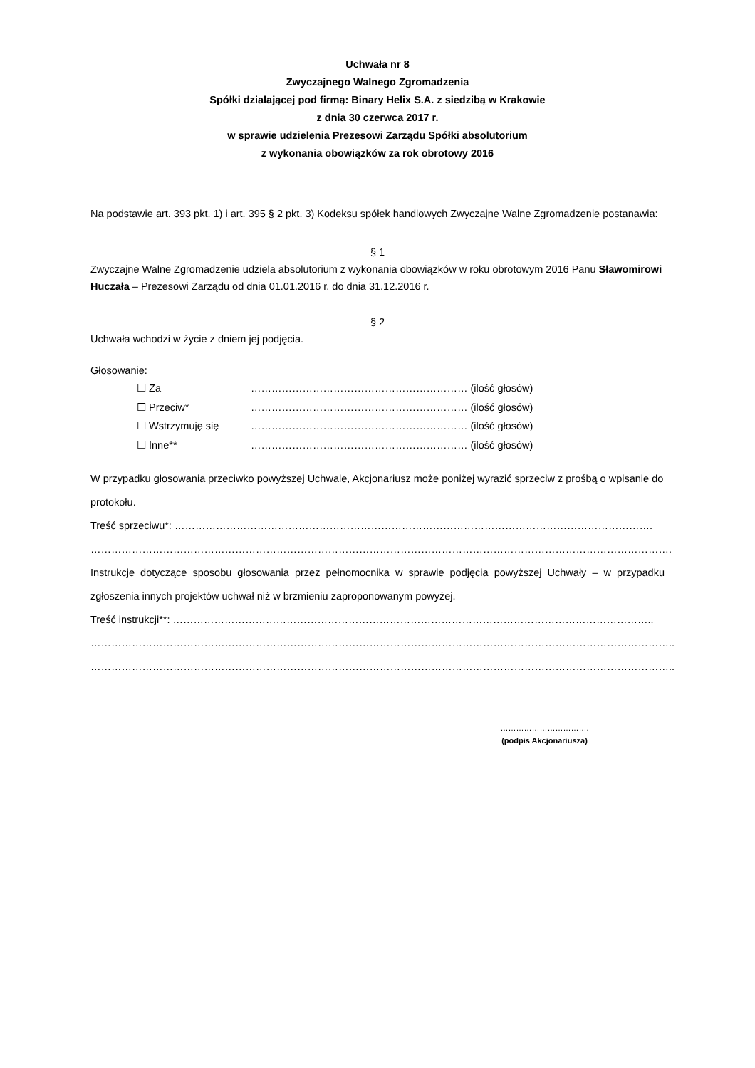Uchwała nr 8
Zwyczajnego Walnego Zgromadzenia
Spółki działającej pod firmą: Binary Helix S.A. z siedzibą w Krakowie
z dnia 30 czerwca 2017 r.
w sprawie udzielenia Prezesowi Zarządu Spółki absolutorium
z wykonania obowiązków za rok obrotowy 2016
Na podstawie art. 393 pkt. 1) i art. 395 § 2 pkt. 3) Kodeksu spółek handlowych Zwyczajne Walne Zgromadzenie postanawia:
§ 1
Zwyczajne Walne Zgromadzenie udziela absolutorium z wykonania obowiązków w roku obrotowym 2016 Panu Sławomirowi Huczała – Prezesowi Zarządu od dnia 01.01.2016 r. do dnia 31.12.2016 r.
§ 2
Uchwała wchodzi w życie z dniem jej podjęcia.
Głosowanie:
☐ Za ……………………………………………………… (ilość głosów)
☐ Przeciw* ……………………………………………………… (ilość głosów)
☐ Wstrzymuję się ……………………………………………………… (ilość głosów)
☐ Inne** ……………………………………………………… (ilość głosów)
W przypadku głosowania przeciwko powyższej Uchwale, Akcjonariusz może poniżej wyrazić sprzeciw z prośbą o wpisanie do protokołu.
Treść sprzeciwu*: ………………………………………………………………………………………………………………………….
…………………………………………………………………………………………………………………………………………………….
Instrukcje dotyczące sposobu głosowania przez pełnomocnika w sprawie podjęcia powyższej Uchwały – w przypadku zgłoszenia innych projektów uchwał niż w brzmieniu zaproponowanym powyżej.
Treść instrukcji**: …………………………………………………………………………………………………………………………..
……………………………………………………………………………………………………………………………………………………..
……………………………………………………………………………………………………………………………………………………..
…………………………….
(podpis Akcjonariusza)